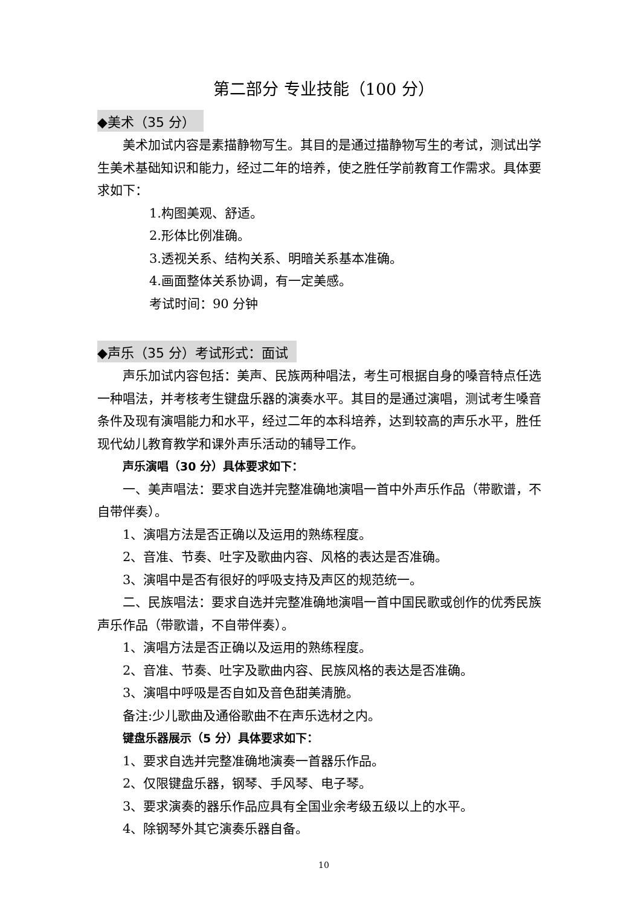第二部分 专业技能（100 分）
◆美术（35 分）
美术加试内容是素描静物写生。其目的是通过描静物写生的考试，测试出学生美术基础知识和能力，经过二年的培养，使之胜任学前教育工作需求。具体要求如下：
1.构图美观、舒适。
2.形体比例准确。
3.透视关系、结构关系、明暗关系基本准确。
4.画面整体关系协调，有一定美感。
考试时间：90 分钟
◆声乐（35 分）考试形式：面试
声乐加试内容包括：美声、民族两种唱法，考生可根据自身的嗓音特点任选一种唱法，并考核考生键盘乐器的演奏水平。其目的是通过演唱，测试考生嗓音条件及现有演唱能力和水平，经过二年的本科培养，达到较高的声乐水平，胜任现代幼儿教育教学和课外声乐活动的辅导工作。
声乐演唱（30 分）具体要求如下：
一、美声唱法：要求自选并完整准确地演唱一首中外声乐作品（带歌谱，不自带伴奏）。
1、演唱方法是否正确以及运用的熟练程度。
2、音准、节奏、吐字及歌曲内容、风格的表达是否准确。
3、演唱中是否有很好的呼吸支持及声区的规范统一。
二、民族唱法：要求自选并完整准确地演唱一首中国民歌或创作的优秀民族声乐作品（带歌谱，不自带伴奏）。
1、演唱方法是否正确以及运用的熟练程度。
2、音准、节奏、吐字及歌曲内容、民族风格的表达是否准确。
3、演唱中呼吸是否自如及音色甜美清脆。
备注:少儿歌曲及通俗歌曲不在声乐选材之内。
键盘乐器展示（5 分）具体要求如下：
1、要求自选并完整准确地演奏一首器乐作品。
2、仅限键盘乐器，钢琴、手风琴、电子琴。
3、要求演奏的器乐作品应具有全国业余考级五级以上的水平。
4、除钢琴外其它演奏乐器自备。
10